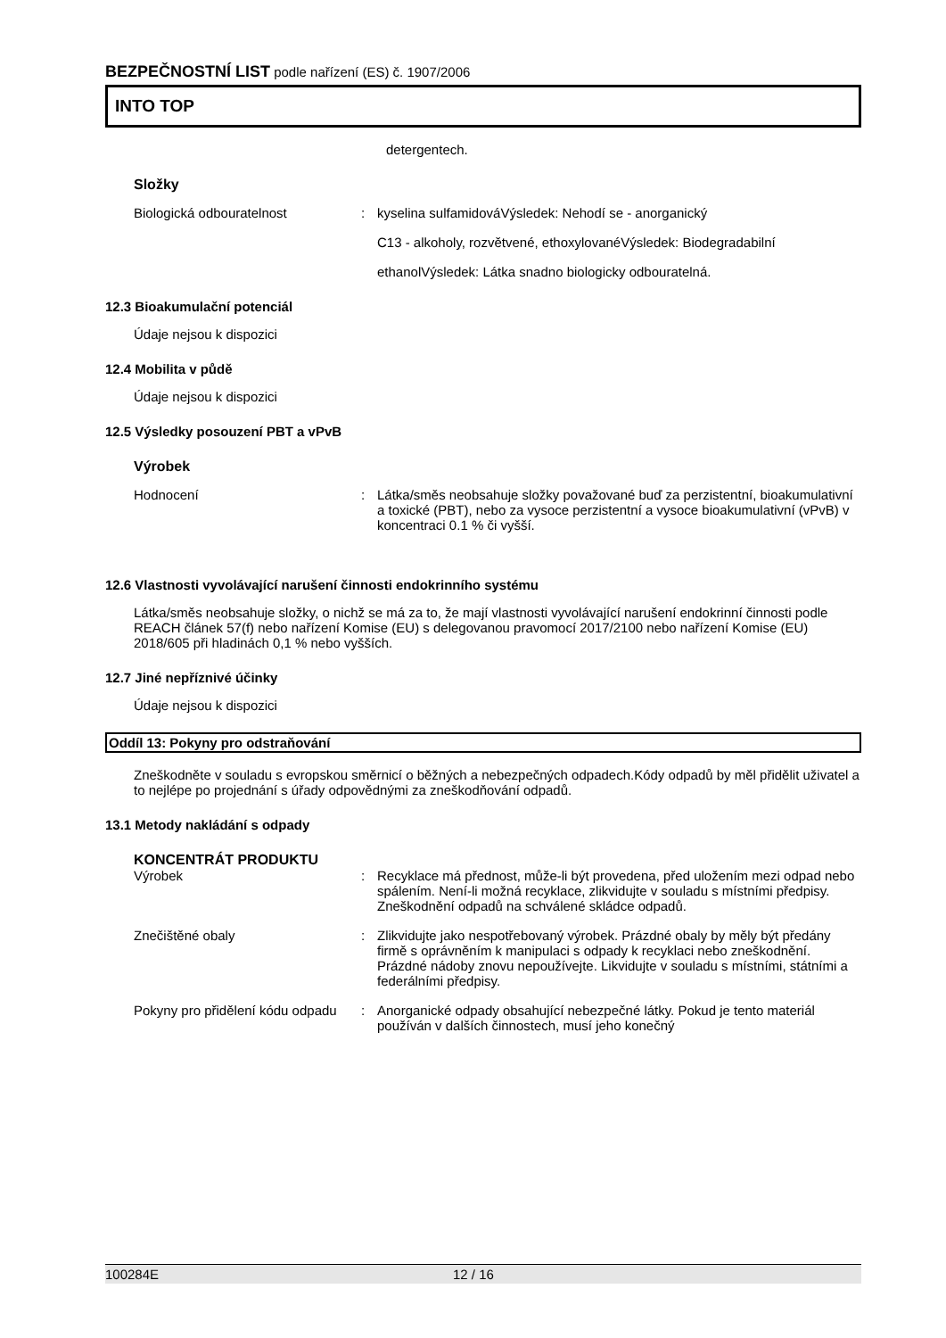BEZPEČNOSTNÍ LIST podle nařízení (ES) č. 1907/2006
INTO TOP
detergentech.
Složky
Biologická odbouratelnost : kyselina sulfamidováVýsledek: Nehodí se - anorganický
C13 - alkoholy, rozvětvené, ethoxylovanéVýsledek: Biodegradabilní
ethanolVýsledek: Látka snadno biologicky odbouratelná.
12.3 Bioakumulační potenciál
Údaje nejsou k dispozici
12.4 Mobilita v půdě
Údaje nejsou k dispozici
12.5 Výsledky posouzení PBT a vPvB
Výrobek
Hodnocení : Látka/směs neobsahuje složky považované buď za perzistentní, bioakumulativní a toxické (PBT), nebo za vysoce perzistentní a vysoce bioakumulativní (vPvB) v koncentraci 0.1 % či vyšší.
12.6 Vlastnosti vyvolávající narušení činnosti endokrinního systému
Látka/směs neobsahuje složky, o nichž se má za to, že mají vlastnosti vyvolávající narušení endokrinní činnosti podle REACH článek 57(f) nebo nařízení Komise (EU) s delegovanou pravomocí 2017/2100 nebo nařízení Komise (EU) 2018/605 při hladinách 0,1 % nebo vyšších.
12.7 Jiné nepříznivé účinky
Údaje nejsou k dispozici
Oddíl 13: Pokyny pro odstraňování
Zneškodněte v souladu s evropskou směrnicí o běžných a nebezpečných odpadech.Kódy odpadů by měl přidělit uživatel a to nejlépe po projednání s úřady odpovědnými za zneškodňování odpadů.
13.1 Metody nakládání s odpady
KONCENTRÁT PRODUKTU
Výrobek : Recyklace má přednost, může-li být provedena, před uložením mezi odpad nebo spálením. Není-li možná recyklace, zlikvidujte v souladu s místními předpisy. Zneškodnění odpadů na schválené skládce odpadů.
Znečištěné obaly : Zlikvidujte jako nespotřebovaný výrobek. Prázdné obaly by měly být předány firmě s oprávněním k manipulaci s odpady k recyklaci nebo zneškodnění. Prázdné nádoby znovu nepoužívejte. Likvidujte v souladu s místními, státními a federálními předpisy.
Pokyny pro přidělení kódu odpadu
: Anorganické odpady obsahující nebezpečné látky. Pokud je tento materiál používán v dalších činnostech, musí jeho konečný
100284E 12 / 16